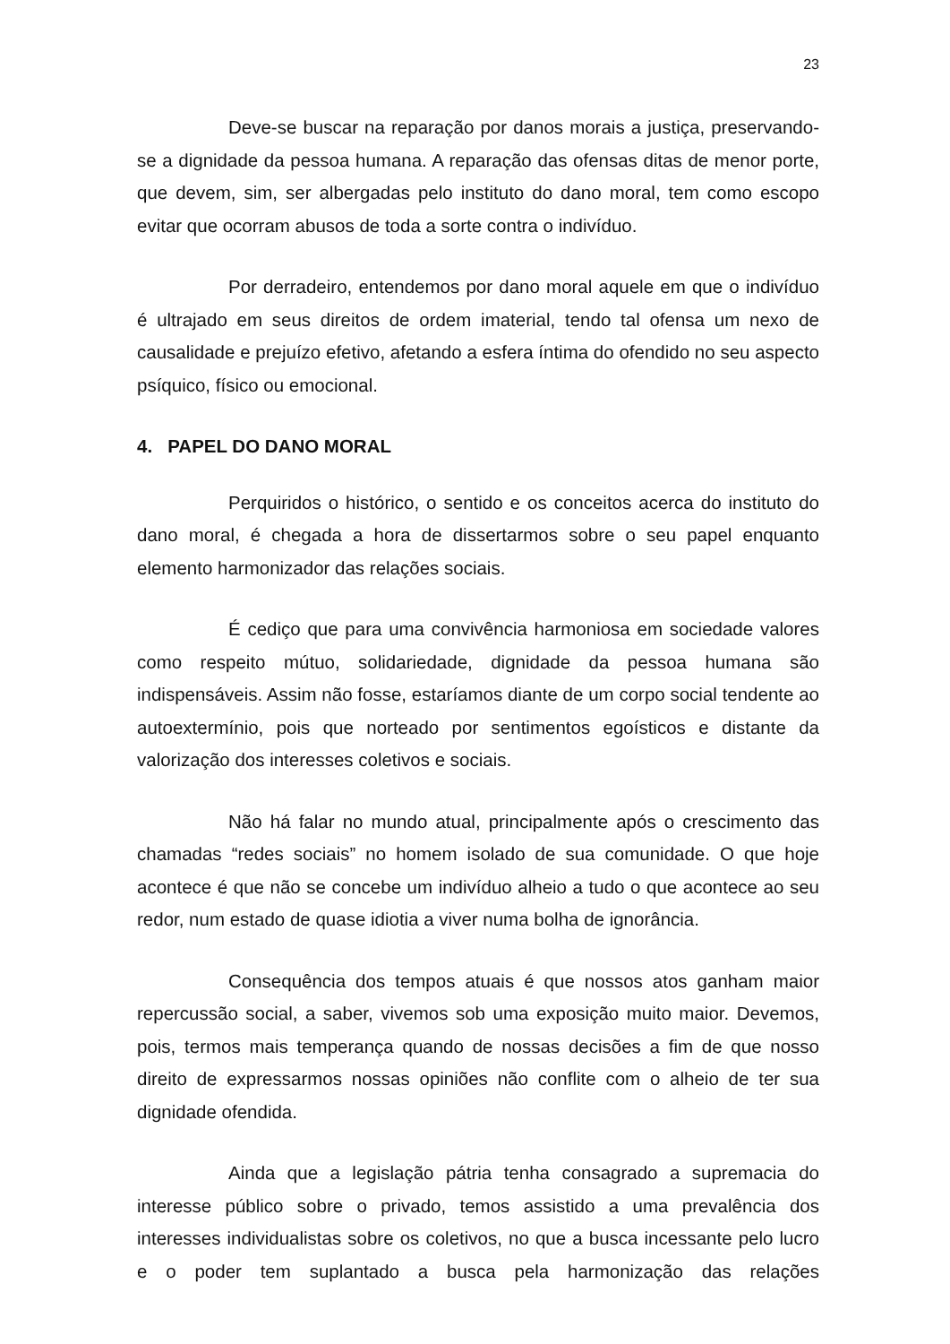23
Deve-se buscar na reparação por danos morais a justiça, preservando-se a dignidade da pessoa humana. A reparação das ofensas ditas de menor porte, que devem, sim, ser albergadas pelo instituto do dano moral, tem como escopo evitar que ocorram abusos de toda a sorte contra o indivíduo.
Por derradeiro, entendemos por dano moral aquele em que o indivíduo é ultrajado em seus direitos de ordem imaterial, tendo tal ofensa um nexo de causalidade e prejuízo efetivo, afetando a esfera íntima do ofendido no seu aspecto psíquico, físico ou emocional.
4. PAPEL DO DANO MORAL
Perquiridos o histórico, o sentido e os conceitos acerca do instituto do dano moral, é chegada a hora de dissertarmos sobre o seu papel enquanto elemento harmonizador das relações sociais.
É cediço que para uma convivência harmoniosa em sociedade valores como respeito mútuo, solidariedade, dignidade da pessoa humana são indispensáveis. Assim não fosse, estaríamos diante de um corpo social tendente ao autoextermínio, pois que norteado por sentimentos egoísticos e distante da valorização dos interesses coletivos e sociais.
Não há falar no mundo atual, principalmente após o crescimento das chamadas “redes sociais” no homem isolado de sua comunidade. O que hoje acontece é que não se concebe um indivíduo alheio a tudo o que acontece ao seu redor, num estado de quase idiotia a viver numa bolha de ignorância.
Consequência dos tempos atuais é que nossos atos ganham maior repercussão social, a saber, vivemos sob uma exposição muito maior. Devemos, pois, termos mais temperança quando de nossas decisões a fim de que nosso direito de expressarmos nossas opiniões não conflite com o alheio de ter sua dignidade ofendida.
Ainda que a legislação pátria tenha consagrado a supremacia do interesse público sobre o privado, temos assistido a uma prevalência dos interesses individualistas sobre os coletivos, no que a busca incessante pelo lucro e o poder tem suplantado a busca pela harmonização das relações